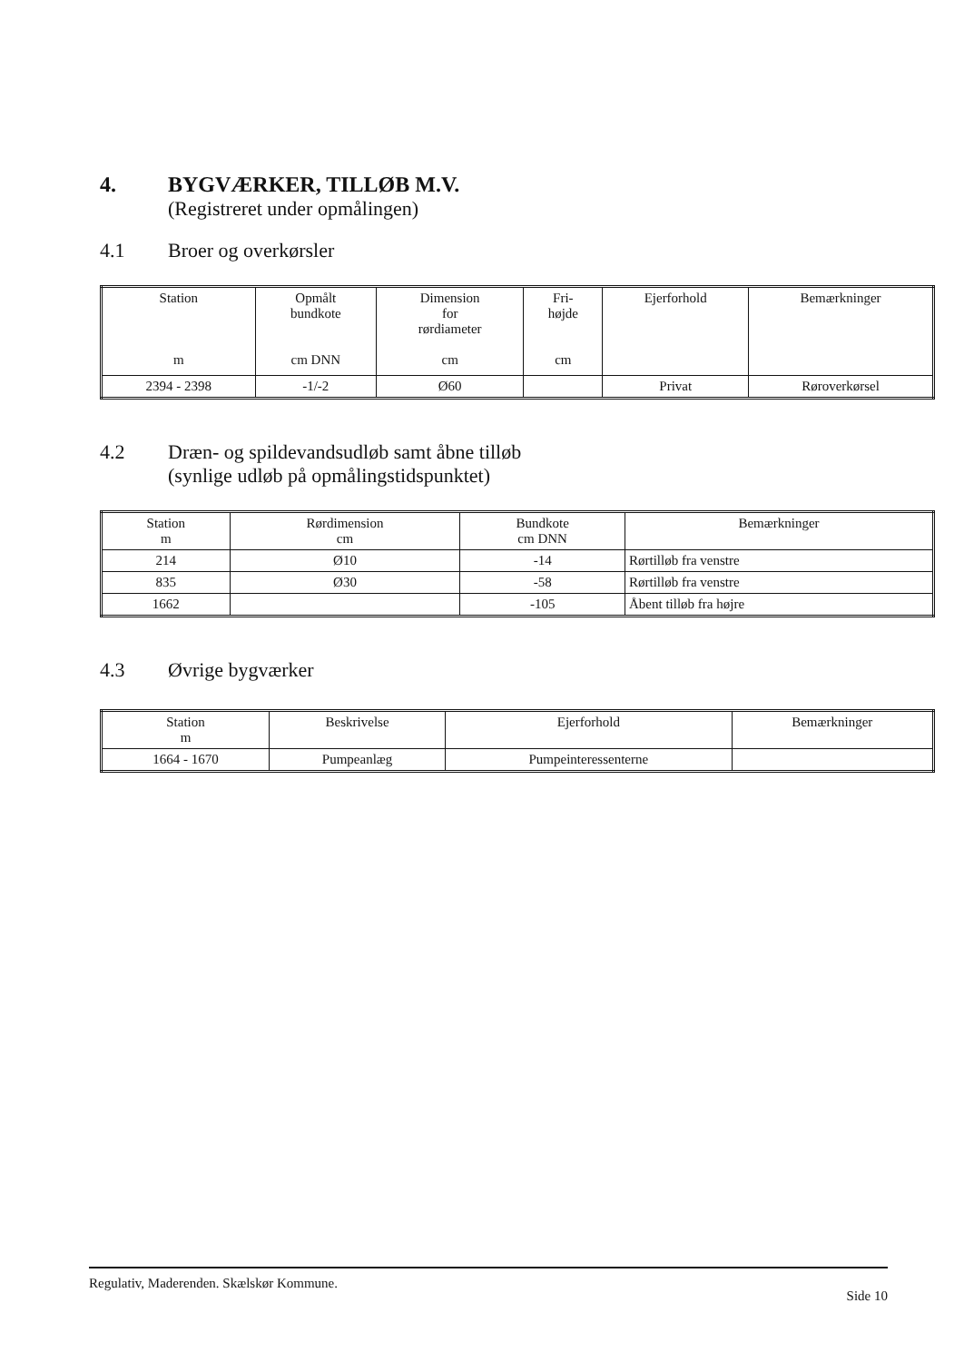4. BYGVÆRKER, TILLØB M.V.
(Registreret under opmålingen)
4.1 Broer og overkørsler
| Station m | Opmålt bundkote cm DNN | Dimension for rørdiameter cm | Fri- højde cm | Ejerforhold | Bemærkninger |
| --- | --- | --- | --- | --- | --- |
| 2394 - 2398 | -1/-2 | Ø60 | | Privat | Røroverkørsel |
4.2 Dræn- og spildevandsudløb samt åbne tilløb
(synlige udløb på opmålingstidspunktet)
| Station m | Rørdimension cm | Bundkote cm DNN | Bemærkninger |
| --- | --- | --- | --- |
| 214 | Ø10 | -14 | Rørtilløb fra venstre |
| 835 | Ø30 | -58 | Rørtilløb fra venstre |
| 1662 | | -105 | Åbent tilløb fra højre |
4.3 Øvrige bygværker
| Station m | Beskrivelse | Ejerforhold | Bemærkninger |
| --- | --- | --- | --- |
| 1664 - 1670 | Pumpeanlæg | Pumpeinteressenterne | |
Regulativ, Maderenden. Skælskør Kommune. Side 10